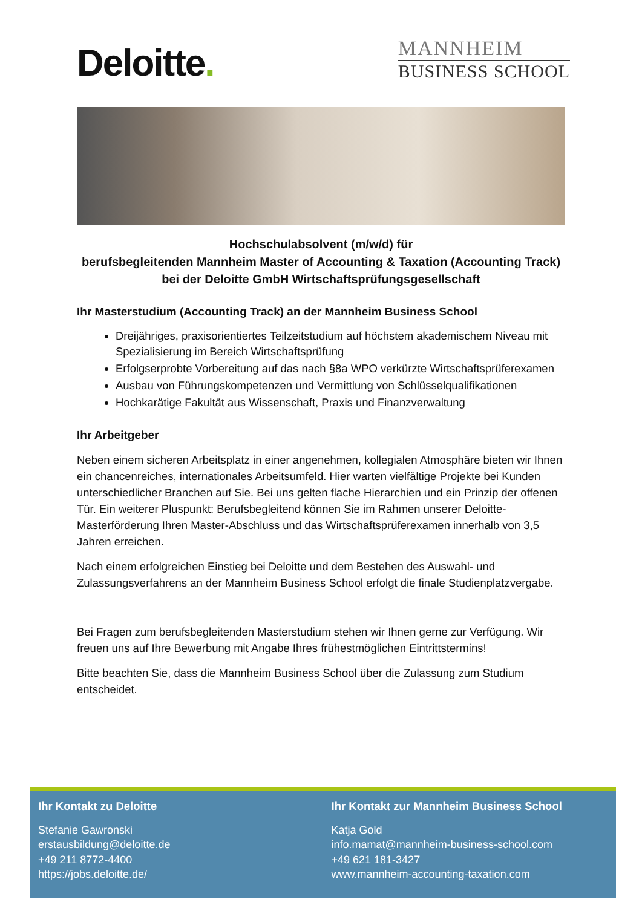Deloitte.
MANNHEIM
BUSINESS SCHOOL
Hochschulabsolvent (m/w/d) für
berufsbegleitenden Mannheim Master of Accounting & Taxation (Accounting Track)
bei der Deloitte GmbH Wirtschaftsprüfungsgesellschaft
Ihr Masterstudium (Accounting Track) an der Mannheim Business School
Dreijähriges, praxisorientiertes Teilzeitstudium auf höchstem akademischem Niveau mit Spezialisierung im Bereich Wirtschaftsprüfung
Erfolgserprobte Vorbereitung auf das nach §8a WPO verkürzte Wirtschaftsprüferexamen
Ausbau von Führungskompetenzen und Vermittlung von Schlüsselqualifikationen
Hochkarätige Fakultät aus Wissenschaft, Praxis und Finanzverwaltung
Ihr Arbeitgeber
Neben einem sicheren Arbeitsplatz in einer angenehmen, kollegialen Atmosphäre bieten wir Ihnen ein chancenreiches, internationales Arbeitsumfeld. Hier warten vielfältige Projekte bei Kunden unterschiedlicher Branchen auf Sie. Bei uns gelten flache Hierarchien und ein Prinzip der offenen Tür. Ein weiterer Pluspunkt: Berufsbegleitend können Sie im Rahmen unserer Deloitte-Masterförderung Ihren Master-Abschluss und das Wirtschaftsprüferexamen innerhalb von 3,5 Jahren erreichen.
Nach einem erfolgreichen Einstieg bei Deloitte und dem Bestehen des Auswahl- und Zulassungsverfahrens an der Mannheim Business School erfolgt die finale Studienplatzvergabe.
Bei Fragen zum berufsbegleitenden Masterstudium stehen wir Ihnen gerne zur Verfügung. Wir freuen uns auf Ihre Bewerbung mit Angabe Ihres frühestmöglichen Eintrittstermins!
Bitte beachten Sie, dass die Mannheim Business School über die Zulassung zum Studium entscheidet.
Ihr Kontakt zu Deloitte
Stefanie Gawronski
erstausbildung@deloitte.de
+49 211 8772-4400
https://jobs.deloitte.de/
Ihr Kontakt zur Mannheim Business School
Katja Gold
info.mamat@mannheim-business-school.com
+49 621 181-3427
www.mannheim-accounting-taxation.com